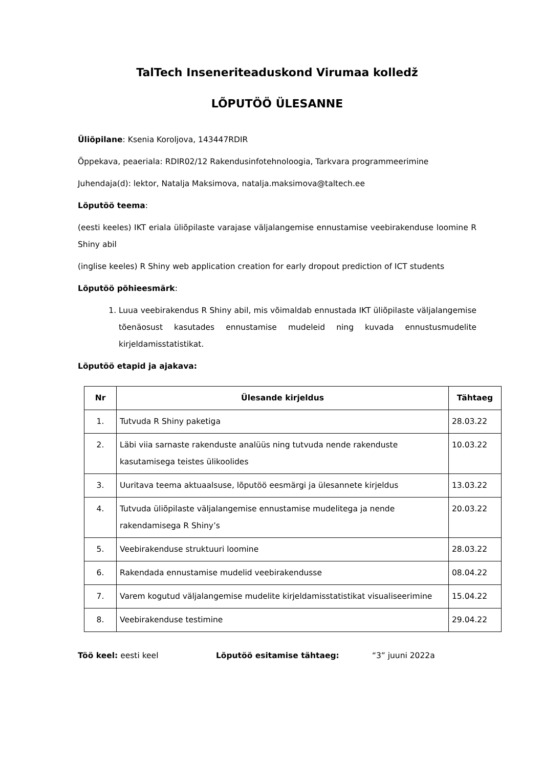TalTech Inseneriteaduskond Virumaa kolledž
LÕPUTÖÖ ÜLESANNE
Üliõpilane: Ksenia Koroljova, 143447RDIR
Õppekava, peaeriala: RDIR02/12 Rakendusinfotehnoloogia, Tarkvara programmeerimine
Juhendaja(d): lektor, Natalja Maksimova, natalja.maksimova@taltech.ee
Lõputöö teema:
(eesti keeles) IKT eriala üliõpilaste varajase väljalangemise ennustamise veebirakenduse loomine R Shiny abil
(inglise keeles) R Shiny web application creation for early dropout prediction of ICT students
Lõputöö põhieesmärk:
1. Luua veebirakendus R Shiny abil, mis võimaldab ennustada IKT üliõpilaste väljalangemise tõenäosust kasutades ennustamise mudeleid ning kuvada ennustusmudelite kirjeldamisstatistikat.
Lõputöö etapid ja ajakava:
| Nr | Ülesande kirjeldus | Tähtaeg |
| --- | --- | --- |
| 1. | Tutvuda R Shiny paketiga | 28.03.22 |
| 2. | Läbi viia sarnaste rakenduste analüüs ning tutvuda nende rakenduste kasutamisega teistes ülikoolides | 10.03.22 |
| 3. | Uuritava teema aktuaalsuse, lõputöö eesmärgi ja ülesannete kirjeldus | 13.03.22 |
| 4. | Tutvuda üliõpilaste väljalangemise ennustamise mudelitega ja nende rakendamisega R Shiny’s | 20.03.22 |
| 5. | Veebirakenduse struktuuri loomine | 28.03.22 |
| 6. | Rakendada ennustamise mudelid veebirakendusse | 08.04.22 |
| 7. | Varem kogutud väljalangemise mudelite kirjeldamisstatistikat visualiseerimine | 15.04.22 |
| 8. | Veebirakenduse testimine | 29.04.22 |
Töö keel: eesti keel Lõputöö esitamise tähtaeg: “3” juuni 2022a